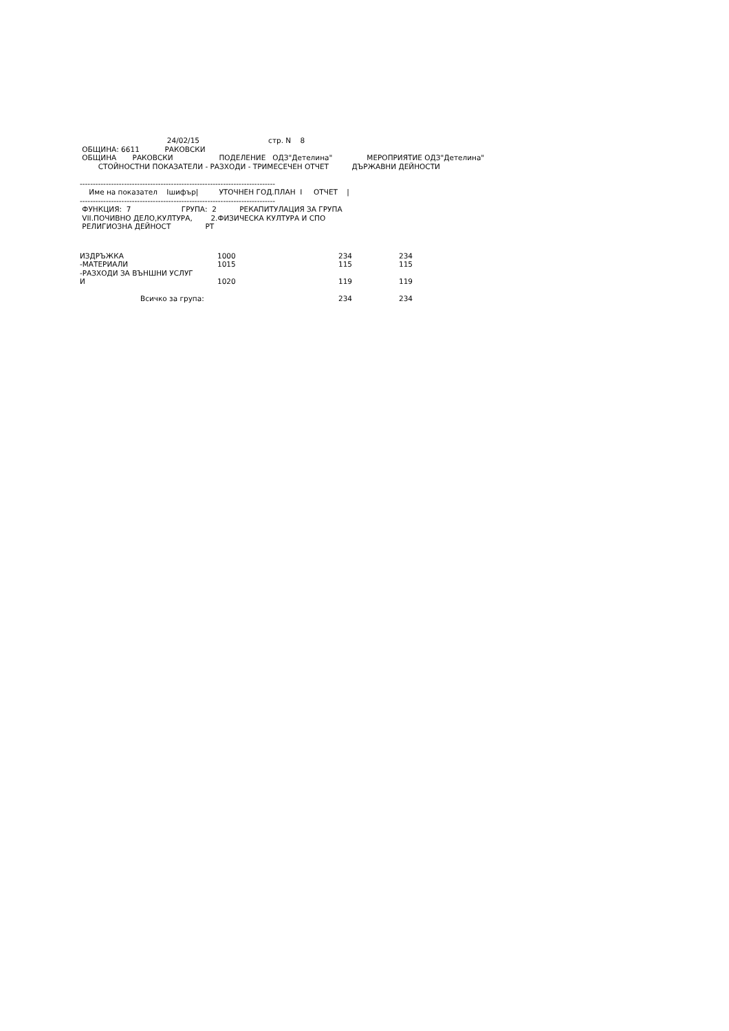24/02/15                              стр. N    8
 ОБЩИНА: 6611           РАКОВСКИ
 ОБЩИНА       РАКОВСКИ                    ПОДЕЛЕНИЕ   ОДЗ"Детелина"               МЕРОПРИЯТИЕ ОДЗ"Детелина"
        СТОЙНОСТНИ ПОКАЗАТЕЛИ - РАЗХОДИ - ТРИМЕСЕЧЕН ОТЧЕТ          ДЪРЖАВНИ ДЕЙНОСТИ

---------------------------------------------------------------------------
    Име на показател    Iшифър|         УТОЧНЕН ГОД.ПЛАН  I     ОТЧЕТ    |
---------------------------------------------------------------------------
 ФУНКЦИЯ:  7                      ГРУПА:  2          РЕКАПИТУЛАЦИЯ ЗА ГРУПА
 VII.ПОЧИВНО ДЕЛО,КУЛТУРА,        2.ФИЗИЧЕСКА КУЛТУРА И СПО
 РЕЛИГИОЗНА ДЕЙНОСТ               РТ
| ИЗДРЪЖКА | 1000 | 234 | 234 |
| -МАТЕРИАЛИ | 1015 | 115 | 115 |
| -РАЗХОДИ ЗА ВЪНШНИ УСЛУГ И | 1020 | 119 | 119 |
| Всичко за група: | | 234 | 234 |